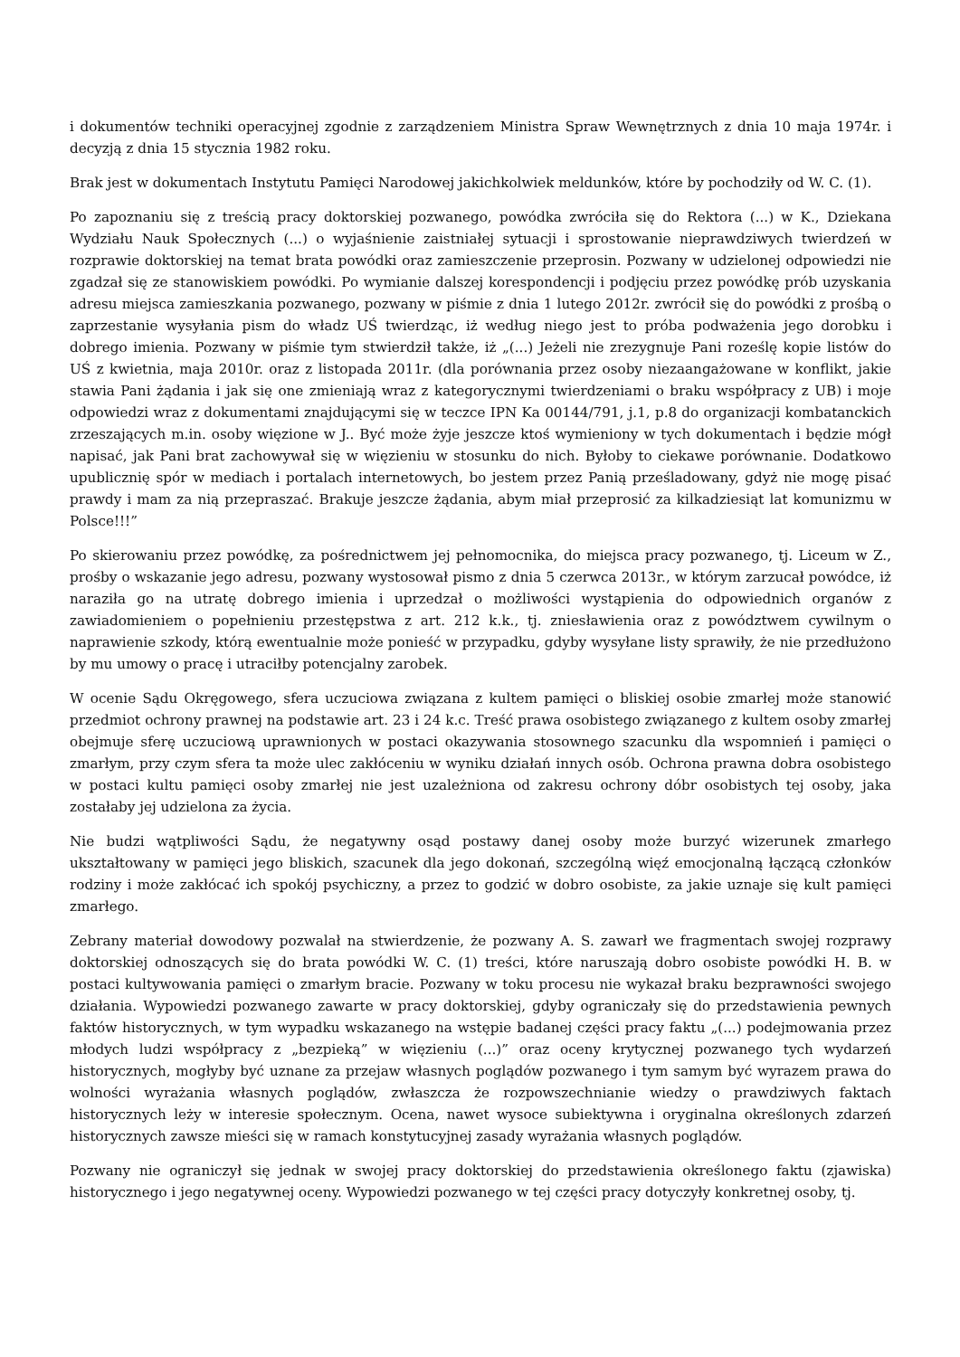i dokumentów techniki operacyjnej zgodnie z zarządzeniem Ministra Spraw Wewnętrznych z dnia 10 maja 1974r. i decyzją z dnia 15 stycznia 1982 roku.
Brak jest w dokumentach Instytutu Pamięci Narodowej jakichkolwiek meldunków, które by pochodziły od W. C. (1).
Po zapoznaniu się z treścią pracy doktorskiej pozwanego, powódka zwróciła się do Rektora (...) w K., Dziekana Wydziału Nauk Społecznych (...) o wyjaśnienie zaistniałej sytuacji i sprostowanie nieprawdziwych twierdzeń w rozprawie doktorskiej na temat brata powódki oraz zamieszczenie przeprosin. Pozwany w udzielonej odpowiedzi nie zgadzał się ze stanowiskiem powódki. Po wymianie dalszej korespondencji i podjęciu przez powódkę prób uzyskania adresu miejsca zamieszkania pozwanego, pozwany w piśmie z dnia 1 lutego 2012r. zwrócił się do powódki z prośbą o zaprzestanie wysyłania pism do władz UŚ twierdząc, iż według niego jest to próba podważenia jego dorobku i dobrego imienia. Pozwany w piśmie tym stwierdził także, iż „(...) Jeżeli nie zrezygnuje Pani roześlę kopie listów do UŚ z kwietnia, maja 2010r. oraz z listopada 2011r. (dla porównania przez osoby niezaangażowane w konflikt, jakie stawia Pani żądania i jak się one zmieniają wraz z kategorycznymi twierdzeniami o braku współpracy z UB) i moje odpowiedzi wraz z dokumentami znajdującymi się w teczce IPN Ka 00144/791, j.1, p.8 do organizacji kombatanckich zrzeszających m.in. osoby więzione w J.. Być może żyje jeszcze ktoś wymieniony w tych dokumentach i będzie mógł napisać, jak Pani brat zachowywał się w więzieniu w stosunku do nich. Byłoby to ciekawe porównanie. Dodatkowo upublicznię spór w mediach i portalach internetowych, bo jestem przez Panią prześladowany, gdyż nie mogę pisać prawdy i mam za nią przepraszać. Brakuje jeszcze żądania, abym miał przeprosić za kilkadziesiąt lat komunizmu w Polsce!!!”
Po skierowaniu przez powódkę, za pośrednictwem jej pełnomocnika, do miejsca pracy pozwanego, tj. Liceum w Z., prośby o wskazanie jego adresu, pozwany wystosował pismo z dnia 5 czerwca 2013r., w którym zarzucał powódce, iż naraziła go na utratę dobrego imienia i uprzedzał o możliwości wystąpienia do odpowiednich organów z zawiadomieniem o popełnieniu przestępstwa z art. 212 k.k., tj. zniesławienia oraz z powództwem cywilnym o naprawienie szkody, którą ewentualnie może ponieść w przypadku, gdyby wysyłane listy sprawiły, że nie przedłużono by mu umowy o pracę i utraciłby potencjalny zarobek.
W ocenie Sądu Okręgowego, sfera uczuciowa związana z kultem pamięci o bliskiej osobie zmarłej może stanowić przedmiot ochrony prawnej na podstawie art. 23 i 24 k.c. Treść prawa osobistego związanego z kultem osoby zmarłej obejmuje sferę uczuciową uprawnionych w postaci okazywania stosownego szacunku dla wspomnień i pamięci o zmarłym, przy czym sfera ta może ulec zakłóceniu w wyniku działań innych osób. Ochrona prawna dobra osobistego w postaci kultu pamięci osoby zmarłej nie jest uzależniona od zakresu ochrony dóbr osobistych tej osoby, jaka zostałaby jej udzielona za życia.
Nie budzi wątpliwości Sądu, że negatywny osąd postawy danej osoby może burzyć wizerunek zmarłego ukształtowany w pamięci jego bliskich, szacunek dla jego dokonań, szczególną więź emocjonalną łączącą członków rodziny i może zakłócać ich spokój psychiczny, a przez to godzić w dobro osobiste, za jakie uznaje się kult pamięci zmarłego.
Zebrany materiał dowodowy pozwalał na stwierdzenie, że pozwany A. S. zawarł we fragmentach swojej rozprawy doktorskiej odnoszących się do brata powódki W. C. (1) treści, które naruszają dobro osobiste powódki H. B. w postaci kultywowania pamięci o zmarłym bracie. Pozwany w toku procesu nie wykazał braku bezprawności swojego działania. Wypowiedzi pozwanego zawarte w pracy doktorskiej, gdyby ograniczały się do przedstawienia pewnych faktów historycznych, w tym wypadku wskazanego na wstępie badanej części pracy faktu „(...) podejmowania przez młodych ludzi współpracy z „bezpieką” w więzieniu (...)” oraz oceny krytycznej pozwanego tych wydarzeń historycznych, mogłyby być uznane za przejaw własnych poglądów pozwanego i tym samym być wyrazem prawa do wolności wyrażania własnych poglądów, zwłaszcza że rozpowszechnianie wiedzy o prawdziwych faktach historycznych leży w interesie społecznym. Ocena, nawet wysoce subiektywna i oryginalna określonych zdarzeń historycznych zawsze mieści się w ramach konstytucyjnej zasady wyrażania własnych poglądów.
Pozwany nie ograniczył się jednak w swojej pracy doktorskiej do przedstawienia określonego faktu (zjawiska) historycznego i jego negatywnej oceny. Wypowiedzi pozwanego w tej części pracy dotyczyły konkretnej osoby, tj.